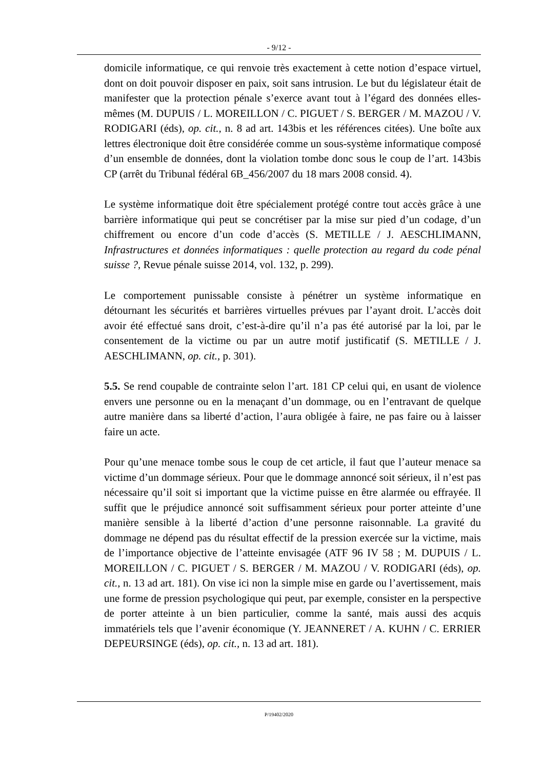- 9/12 -
domicile informatique, ce qui renvoie très exactement à cette notion d’espace virtuel, dont on doit pouvoir disposer en paix, soit sans intrusion. Le but du législateur était de manifester que la protection pénale s’exerce avant tout à l’égard des données elles-mêmes (M. DUPUIS / L. MOREILLON / C. PIGUET / S. BERGER / M. MAZOU / V. RODIGARI (éds), op. cit., n. 8 ad art. 143bis et les références citées). Une boîte aux lettres électronique doit être considérée comme un sous-système informatique composé d’un ensemble de données, dont la violation tombe donc sous le coup de l’art. 143bis CP (arrêt du Tribunal fédéral 6B_456/2007 du 18 mars 2008 consid. 4).
Le système informatique doit être spécialement protégé contre tout accès grâce à une barrière informatique qui peut se concrétiser par la mise sur pied d’un codage, d’un chiffrement ou encore d’un code d’accès (S. METILLE / J. AESCHLIMANN, Infrastructures et données informatiques : quelle protection au regard du code pénal suisse ?, Revue pénale suisse 2014, vol. 132, p. 299).
Le comportement punissable consiste à pénétrer un système informatique en détournant les sécurités et barrières virtuelles prévues par l’ayant droit. L’accès doit avoir été effectué sans droit, c’est-à-dire qu’il n’a pas été autorisé par la loi, par le consentement de la victime ou par un autre motif justificatif (S. METILLE / J. AESCHLIMANN, op. cit., p. 301).
5.5. Se rend coupable de contrainte selon l’art. 181 CP celui qui, en usant de violence envers une personne ou en la menaçant d’un dommage, ou en l’entravant de quelque autre manière dans sa liberté d’action, l’aura obligée à faire, ne pas faire ou à laisser faire un acte.
Pour qu’une menace tombe sous le coup de cet article, il faut que l’auteur menace sa victime d’un dommage sérieux. Pour que le dommage annoncé soit sérieux, il n’est pas nécessaire qu’il soit si important que la victime puisse en être alarmée ou effrayée. Il suffit que le préjudice annoncé soit suffisamment sérieux pour porter atteinte d’une manière sensible à la liberté d’action d’une personne raisonnable. La gravité du dommage ne dépend pas du résultat effectif de la pression exercée sur la victime, mais de l’importance objective de l’atteinte envisagée (ATF 96 IV 58 ; M. DUPUIS / L. MOREILLON / C. PIGUET / S. BERGER / M. MAZOU / V. RODIGARI (éds), op. cit., n. 13 ad art. 181). On vise ici non la simple mise en garde ou l’avertissement, mais une forme de pression psychologique qui peut, par exemple, consister en la perspective de porter atteinte à un bien particulier, comme la santé, mais aussi des acquis immatériels tels que l’avenir économique (Y. JEANNERET / A. KUHN / C. ERRIER DEPEURSINGE (éds), op. cit., n. 13 ad art. 181).
P/19402/2020